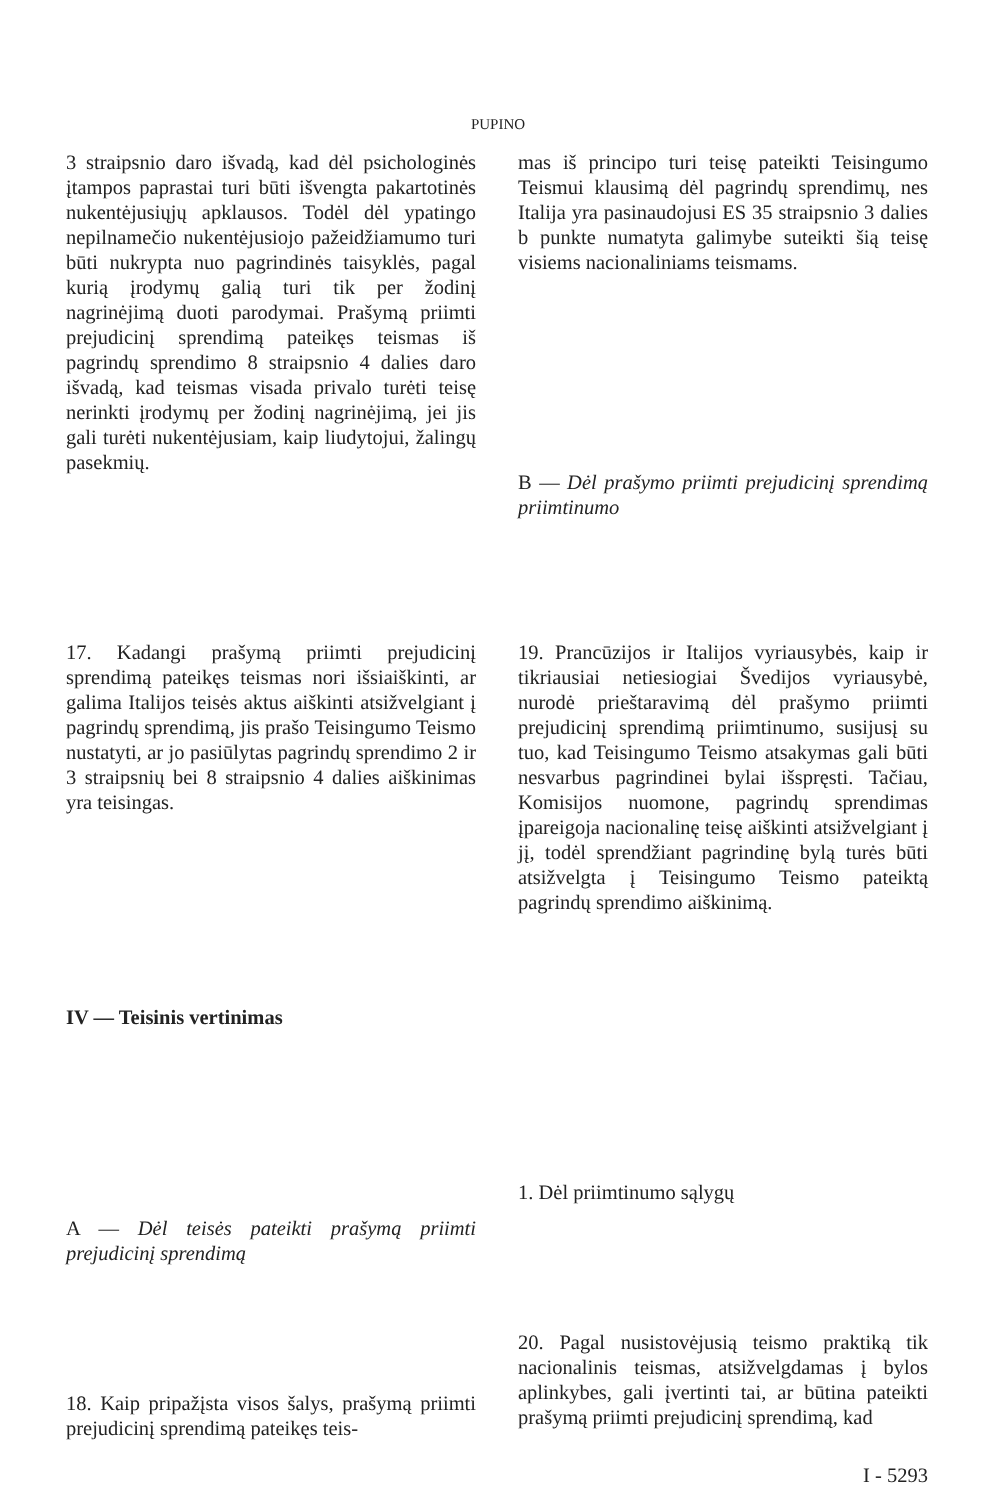PUPINO
3 straipsnio daro išvadą, kad dėl psichologinės įtampos paprastai turi būti išvengta pakartotinės nukentėjusiųjų apklausos. Todėl dėl ypatingo nepilnamečio nukentėjusiojo pažeidžiamumo turi būti nukrypta nuo pagrindinės taisyklės, pagal kurią įrodymų galią turi tik per žodinį nagrinėjimą duoti parodymai. Prašymą priimti prejudicinį sprendimą pateikęs teismas iš pagrindų sprendimo 8 straipsnio 4 dalies daro išvadą, kad teismas visada privalo turėti teisę nerinkti įrodymų per žodinį nagrinėjimą, jei jis gali turėti nukentėjusiam, kaip liudytojui, žalingų pasekmių.
mas iš principo turi teisę pateikti Teisingumo Teismui klausimą dėl pagrindų sprendimų, nes Italija yra pasinaudojusi ES 35 straipsnio 3 dalies b punkte numatyta galimybe suteikti šią teisę visiems nacionaliniams teismams.
B — Dėl prašymo priimti prejudicinį sprendimą priimtinumo
17. Kadangi prašymą priimti prejudicinį sprendimą pateikęs teismas nori išsiaiškinti, ar galima Italijos teisės aktus aiškinti atsižvelgiant į pagrindų sprendimą, jis prašo Teisingumo Teismo nustatyti, ar jo pasiūlytas pagrindų sprendimo 2 ir 3 straipsnių bei 8 straipsnio 4 dalies aiškinimas yra teisingas.
IV — Teisinis vertinimas
19. Prancūzijos ir Italijos vyriausybės, kaip ir tikriausiai netiesiogiai Švedijos vyriausybė, nurodė prieštaravimą dėl prašymo priimti prejudicinį sprendimą priimtinumo, susijusį su tuo, kad Teisingumo Teismo atsakymas gali būti nesvarbus pagrindinei bylai išspręsti. Tačiau, Komisijos nuomone, pagrindų sprendimas įpareigoja nacionalinę teisę aiškinti atsižvelgiant į jį, todėl sprendžiant pagrindinę bylą turės būti atsižvelgta į Teisingumo Teismo pateiktą pagrindų sprendimo aiškinimą.
A — Dėl teisės pateikti prašymą priimti prejudicinį sprendimą
18. Kaip pripažįsta visos šalys, prašymą priimti prejudicinį sprendimą pateikęs teis-
1. Dėl priimtinumo sąlygų
20. Pagal nusistovėjusią teismo praktiką tik nacionalinis teismas, atsižvelgdamas į bylos aplinkybes, gali įvertinti tai, ar būtina pateikti prašymą priimti prejudicinį sprendimą, kad
I - 5293